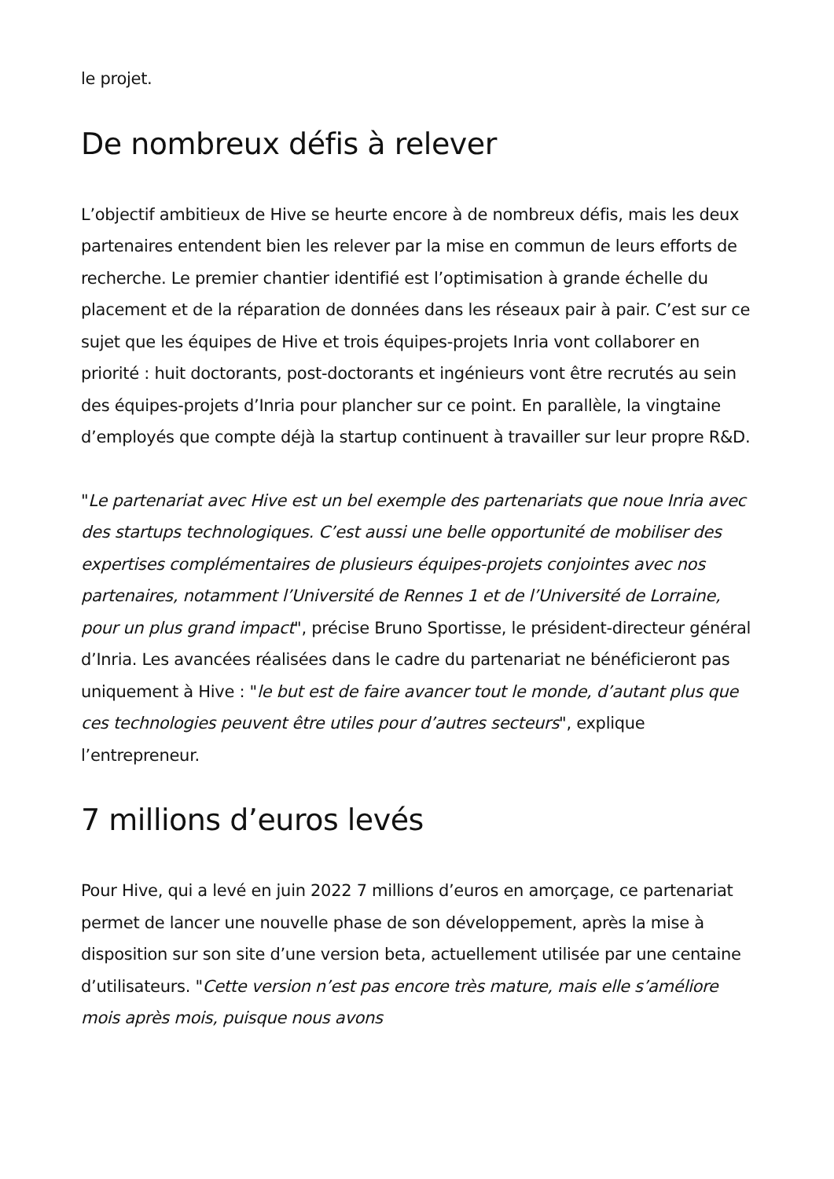le projet.
De nombreux défis à relever
L’objectif ambitieux de Hive se heurte encore à de nombreux défis, mais les deux partenaires entendent bien les relever par la mise en commun de leurs efforts de recherche. Le premier chantier identifié est l’optimisation à grande échelle du placement et de la réparation de données dans les réseaux pair à pair. C’est sur ce sujet que les équipes de Hive et trois équipes-projets Inria vont collaborer en priorité : huit doctorants, post-doctorants et ingénieurs vont être recrutés au sein des équipes-projets d’Inria pour plancher sur ce point. En parallèle, la vingtaine d’employés que compte déjà la startup continuent à travailler sur leur propre R&D.
"Le partenariat avec Hive est un bel exemple des partenariats que noue Inria avec des startups technologiques. C’est aussi une belle opportunité de mobiliser des expertises complémentaires de plusieurs équipes-projets conjointes avec nos partenaires, notamment l’Université de Rennes 1 et de l’Université de Lorraine, pour un plus grand impact", précise Bruno Sportisse, le président-directeur général d’Inria. Les avancées réalisées dans le cadre du partenariat ne bénéficieront pas uniquement à Hive : "le but est de faire avancer tout le monde, d’autant plus que ces technologies peuvent être utiles pour d’autres secteurs", explique l’entrepreneur.
7 millions d’euros levés
Pour Hive, qui a levé en juin 2022 7 millions d’euros en amorçage, ce partenariat permet de lancer une nouvelle phase de son développement, après la mise à disposition sur son site d’une version beta, actuellement utilisée par une centaine d’utilisateurs. "Cette version n’est pas encore très mature, mais elle s’améliore mois après mois, puisque nous avons